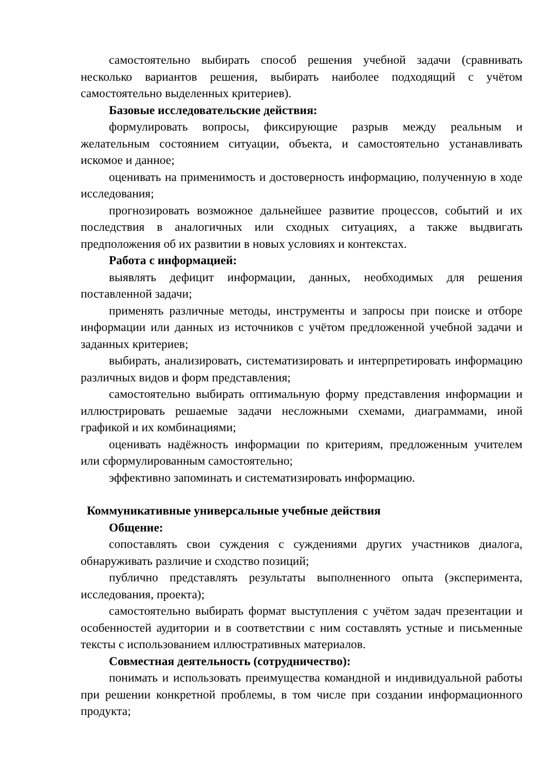самостоятельно выбирать способ решения учебной задачи (сравнивать несколько вариантов решения, выбирать наиболее подходящий с учётом самостоятельно выделенных критериев).
Базовые исследовательские действия:
формулировать вопросы, фиксирующие разрыв между реальным и желательным состоянием ситуации, объекта, и самостоятельно устанавливать искомое и данное;
оценивать на применимость и достоверность информацию, полученную в ходе исследования;
прогнозировать возможное дальнейшее развитие процессов, событий и их последствия в аналогичных или сходных ситуациях, а также выдвигать предположения об их развитии в новых условиях и контекстах.
Работа с информацией:
выявлять дефицит информации, данных, необходимых для решения поставленной задачи;
применять различные методы, инструменты и запросы при поиске и отборе информации или данных из источников с учётом предложенной учебной задачи и заданных критериев;
выбирать, анализировать, систематизировать и интерпретировать информацию различных видов и форм представления;
самостоятельно выбирать оптимальную форму представления информации и иллюстрировать решаемые задачи несложными схемами, диаграммами, иной графикой и их комбинациями;
оценивать надёжность информации по критериям, предложенным учителем или сформулированным самостоятельно;
эффективно запоминать и систематизировать информацию.
Коммуникативные универсальные учебные действия
Общение:
сопоставлять свои суждения с суждениями других участников диалога, обнаруживать различие и сходство позиций;
публично представлять результаты выполненного опыта (эксперимента, исследования, проекта);
самостоятельно выбирать формат выступления с учётом задач презентации и особенностей аудитории и в соответствии с ним составлять устные и письменные тексты с использованием иллюстративных материалов.
Совместная деятельность (сотрудничество):
понимать и использовать преимущества командной и индивидуальной работы при решении конкретной проблемы, в том числе при создании информационного продукта;